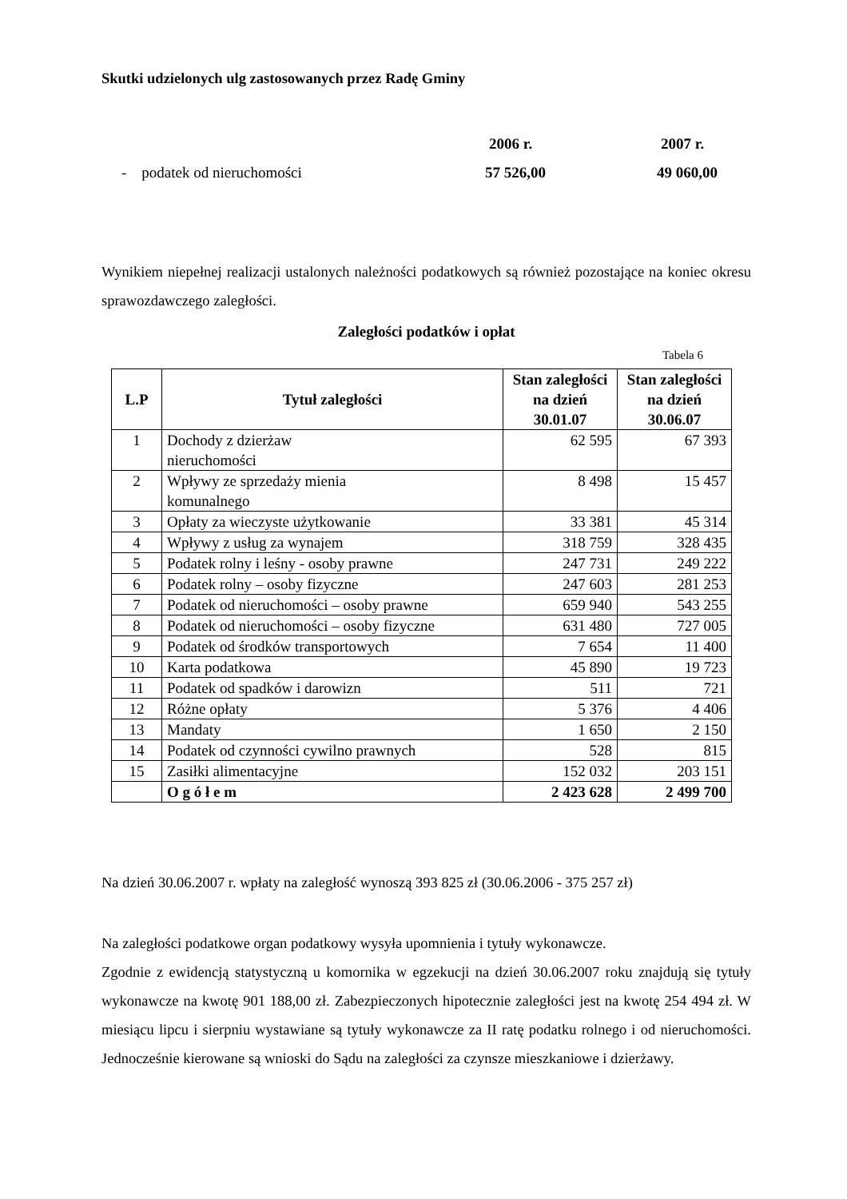Skutki udzielonych ulg zastosowanych przez Radę Gminy
2006 r. 2007 r.
- podatek od nieruchomości 57 526,00 49 060,00
Wynikiem niepełnej realizacji ustalonych należności podatkowych są również pozostające na koniec okresu sprawozdawczego zaległości.
Zaległości podatków i opłat
Tabela 6
| L.P | Tytuł zaległości | Stan zaległości na dzień 30.01.07 | Stan zaległości na dzień 30.06.07 |
| --- | --- | --- | --- |
| 1 | Dochody z dzierżaw nieruchomości | 62 595 | 67 393 |
| 2 | Wpływy ze sprzedaży mienia komunalnego | 8 498 | 15 457 |
| 3 | Opłaty za wieczyste użytkowanie | 33 381 | 45 314 |
| 4 | Wpływy z usług za wynajem | 318 759 | 328 435 |
| 5 | Podatek rolny i leśny - osoby prawne | 247 731 | 249 222 |
| 6 | Podatek rolny – osoby fizyczne | 247 603 | 281 253 |
| 7 | Podatek od nieruchomości – osoby prawne | 659 940 | 543 255 |
| 8 | Podatek od nieruchomości – osoby fizyczne | 631 480 | 727 005 |
| 9 | Podatek od środków transportowych | 7 654 | 11 400 |
| 10 | Karta podatkowa | 45 890 | 19 723 |
| 11 | Podatek od spadków i darowizn | 511 | 721 |
| 12 | Różne opłaty | 5 376 | 4 406 |
| 13 | Mandaty | 1 650 | 2 150 |
| 14 | Podatek od czynności cywilno prawnych | 528 | 815 |
| 15 | Zasiłki alimentacyjne | 152 032 | 203 151 |
| | O g ó ł e m | 2 423 628 | 2 499 700 |
Na dzień 30.06.2007 r. wpłaty na zaległość wynoszą 393 825 zł (30.06.2006 - 375 257 zł)
Na zaległości podatkowe organ podatkowy wysyła upomnienia i tytuły wykonawcze.
Zgodnie z ewidencją statystyczną u komornika w egzekucji na dzień 30.06.2007 roku znajdują się tytuły wykonawcze na kwotę 901 188,00 zł. Zabezpieczonych hipotecznie zaległości jest na kwotę 254 494 zł. W miesiącu lipcu i sierpniu wystawiane są tytuły wykonawcze za II ratę podatku rolnego i od nieruchomości. Jednocześnie kierowane są wnioski do Sądu na zaległości za czynsze mieszkaniowe i dzierżawy.